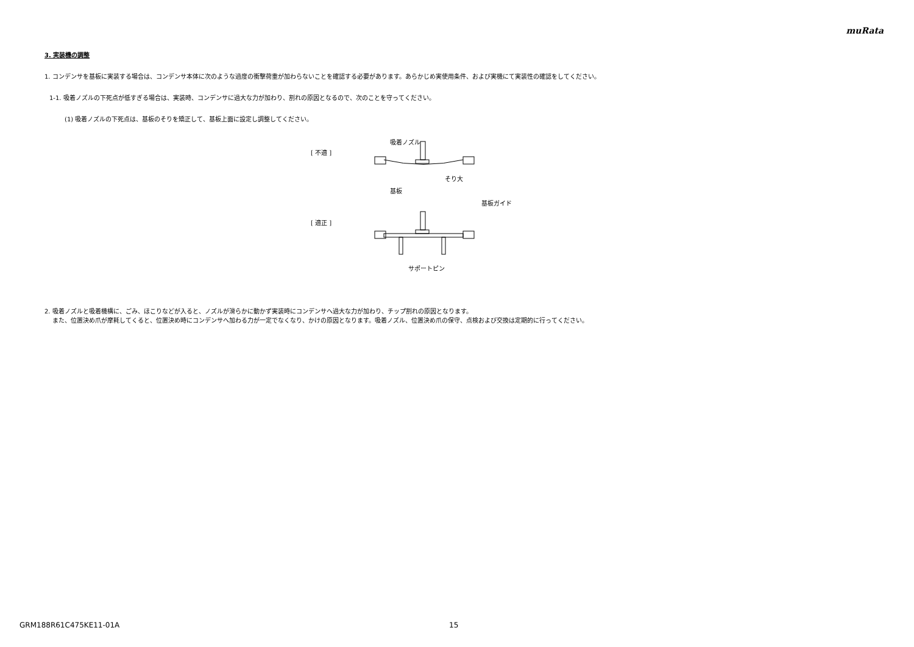muRata
3. 実装機の調整
1. コンデンサを基板に実装する場合は、コンデンサ本体に次のような過度の衝撃荷重が加わらないことを確認する必要があります。あらかじめ実使用条件、および実機にて実装性の確認をしてください。
1-1. 吸着ノズルの下死点が低すぎる場合は、実装時、コンデンサに過大な力が加わり、割れの原因となるので、次のことを守ってください。
(1) 吸着ノズルの下死点は、基板のそりを矯正して、基板上面に設定し調整してください。
[ 不適 ]
[ 適正 ]
吸着ノズル
そり大
基板
基板ガイド
サポートピン
2. 吸着ノズルと吸着機構に、ごみ、ほこりなどが入ると、ノズルが滑らかに動かず実装時にコンデンサへ過大な力が加わり、チップ割れの原因となります。
また、位置決め爪が摩耗してくると、位置決め時にコンデンサへ加わる力が一定でなくなり、かけの原因となります。吸着ノズル、位置決め爪の保守、点検および交換は定期的に行ってください。
GRM188R61C475KE11-01A 15